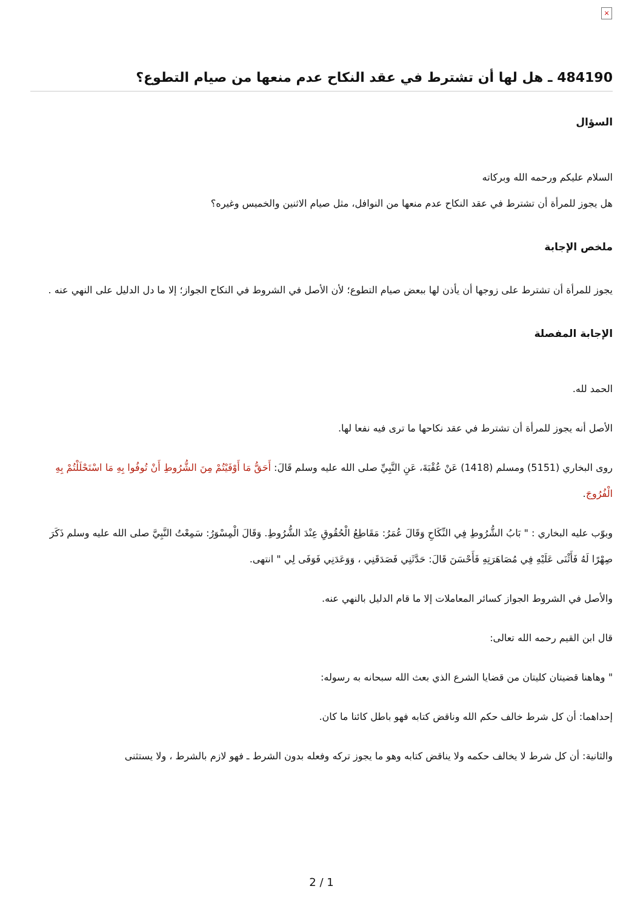×
484190 ـ هل لها أن تشترط في عقد النكاح عدم منعها من صيام التطوع؟
السؤال
السلام عليكم ورحمه الله وبركاته
هل يجوز للمرأة أن تشترط في عقد النكاح عدم منعها من النوافل، مثل صيام الاثنين والخميس وغيره؟
ملخص الإجابة
يجوز للمرأة أن تشترط على زوجها أن يأذن لها ببعض صيام التطوع؛ لأن الأصل في الشروط في النكاح الجواز؛ إلا ما دل الدليل على النهي عنه .
الإجابة المفصلة
الحمد لله.
الأصل أنه يجوز للمرأة أن تشترط في عقد نكاحها ما ترى فيه نفعا لها.
روى البخاري (5151) ومسلم (1418) عَنْ عُقْبَةَ، عَنِ النَّبِيِّ صلى الله عليه وسلم قَالَ: أَحَقُّ مَا أَوْفَيْتُمْ مِنَ الشُّرُوطِ أَنْ تُوفُوا بِهِ مَا اسْتَحْلَلْتُمْ بِهِ الْفُرُوجَ.
وبوّب عليه البخاري : " بَابُ الشُّرُوطِ فِي النِّكَاحِ وَقَالَ عُمَرُ: مَقَاطِعُ الْحُقُوقِ عِنْدَ الشُّرُوطِ. وَقَالَ الْمِسْوَرُ: سَمِعْتُ النَّبِيَّ صلى الله عليه وسلم ذَكَرَ صِهْرًا لَهُ فَأَثْنَى عَلَيْهِ فِي مُصَاهَرَتِهِ فَأَحْسَنَ قَالَ: حَدَّثَنِي فَصَدَقَنِي ، وَوَعَدَنِي فَوَفَى لِي " انتهى.
والأصل في الشروط الجواز كسائر المعاملات إلا ما قام الدليل بالنهي عنه.
قال ابن القيم رحمه الله تعالى:
" وهاهنا قضيتان كليتان من قضايا الشرع الذي بعث الله سبحانه به رسوله:
إحداهما: أن كل شرط خالف حكم الله وناقض كتابه فهو باطل كائنا ما كان.
والثانية: أن كل شرط لا يخالف حكمه ولا يناقض كتابه وهو ما يجوز تركه وفعله بدون الشرط ـ فهو لازم بالشرط ، ولا يستثنى
2 / 1